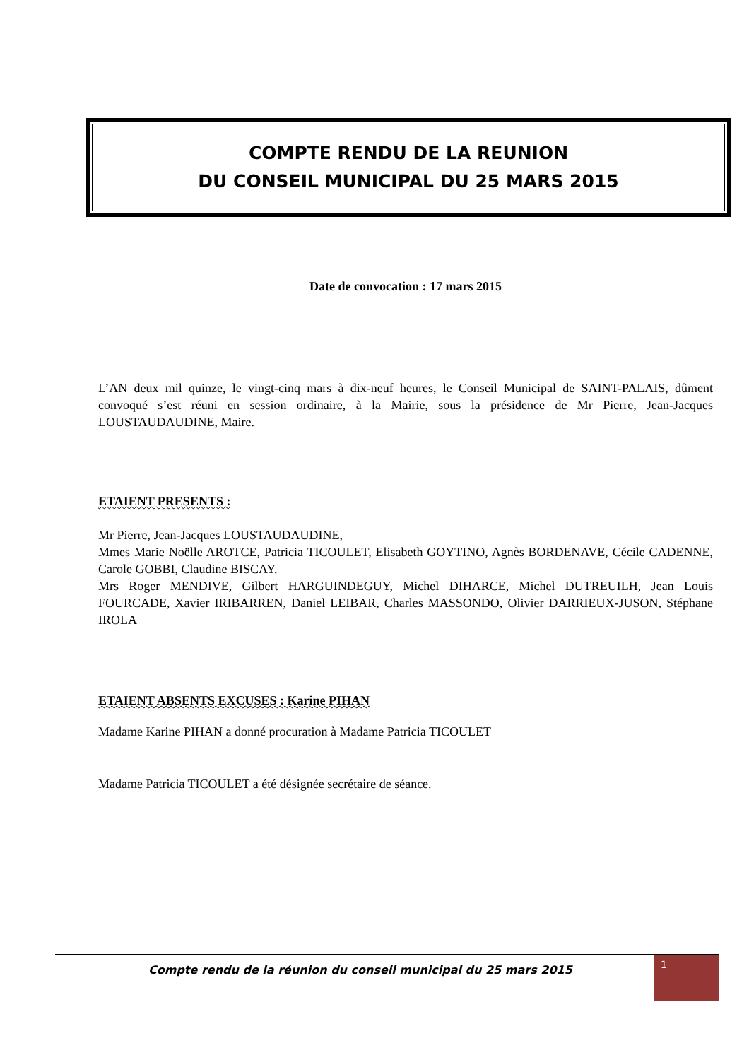COMPTE RENDU DE LA REUNION
DU CONSEIL MUNICIPAL DU 25 MARS 2015
Date de convocation : 17 mars 2015
L’AN deux mil quinze, le vingt-cinq mars à dix-neuf heures, le Conseil Municipal de SAINT-PALAIS, dûment convoqué s’est réuni en session ordinaire, à la Mairie, sous la présidence de Mr Pierre, Jean-Jacques LOUSTAUDAUDINE, Maire.
ETAIENT PRESENTS :
Mr Pierre, Jean-Jacques LOUSTAUDAUDINE,
Mmes Marie Noëlle AROTCE, Patricia TICOULET, Elisabeth GOYTINO, Agnès BORDENAVE, Cécile CADENNE, Carole GOBBI, Claudine BISCAY.
Mrs Roger MENDIVE, Gilbert HARGUINDEGUY, Michel DIHARCE, Michel DUTREUILH, Jean Louis FOURCADE, Xavier IRIBARREN, Daniel LEIBAR, Charles MASSONDO, Olivier DARRIEUX-JUSON, Stéphane IROLA
ETAIENT ABSENTS EXCUSES : Karine PIHAN
Madame Karine PIHAN a donné procuration à Madame Patricia TICOULET
Madame Patricia TICOULET a été désignée secrétaire de séance.
Compte rendu de la réunion du conseil municipal du 25 mars 2015
1